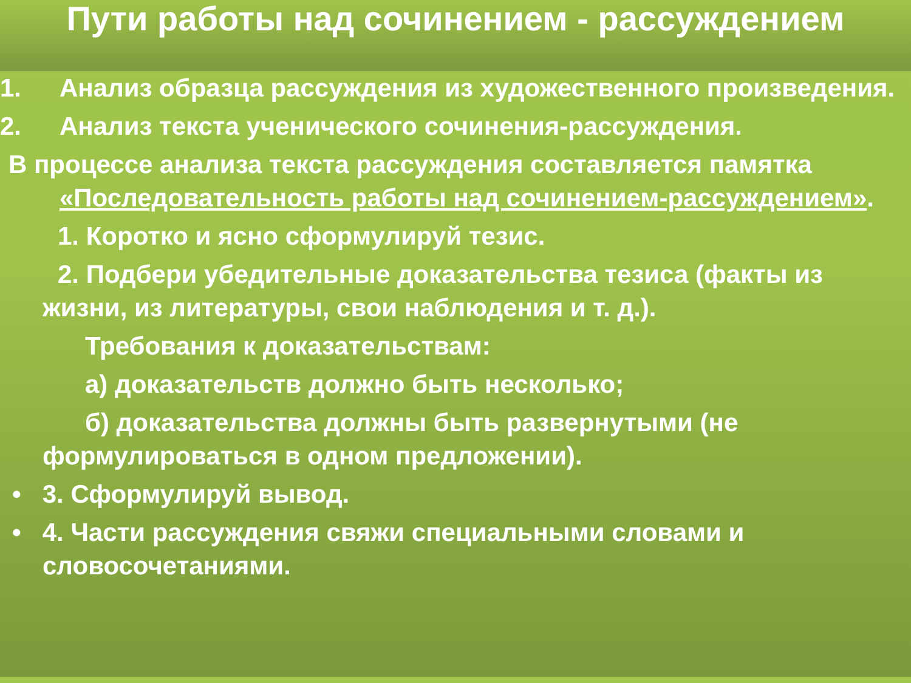Пути работы над сочинением - рассуждением
1. Анализ образца рассуждения из художественного произведения.
2. Анализ текста ученического сочинения-рассуждения.
В процессе анализа текста рассуждения составляется памятка «Последовательность работы над сочинением-рассуждением».
1. Коротко и ясно сформулируй тезис.
2. Подбери убедительные доказательства тезиса (факты из жизни, из литературы, свои наблюдения и т. д.).
Требования к доказательствам:
а) доказательств должно быть несколько;
б) доказательства должны быть развернутыми (не формулироваться в одном предложении).
• 3. Сформулируй вывод.
• 4. Части рассуждения свяжи специальными словами и словосочетаниями.